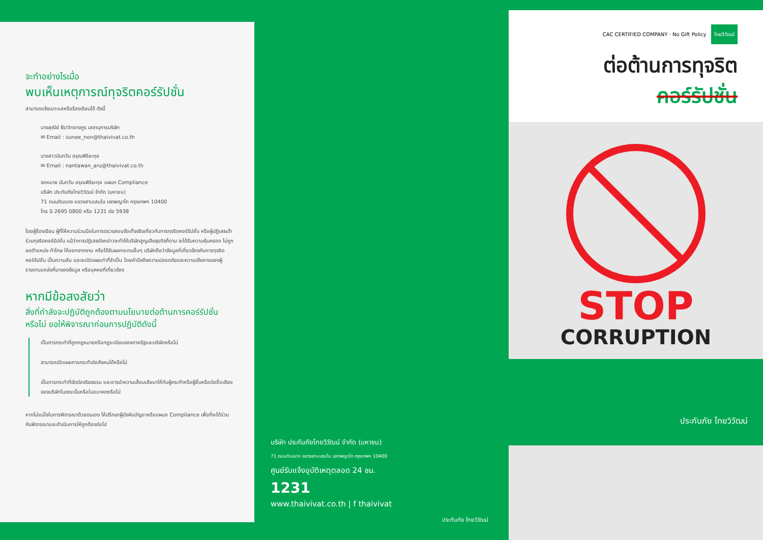จะทำอย่างไรเมื่อ
พบเห็นเหตุการณ์ทุจริตคอร์รัปชั่น
สามารถแจ้งเบาะแสหรือร้องเรียนได้ ดังนี้
นางสุณีย์ ธีราวิทยางกูร เลขานุการบริษัท
✉ Email : sunee_non@thaivivat.co.th
นางสาวนันทวัน อรุณพิริยะกุล
✉ Email : nantawan_aru@thaivivat.co.th
จดหมาย นันทวัน อรุณพิริยะกุล แผนก Compliance
บริษัท ประกันภัยไทยวิวัฒน์ จำกัด (มหาชน)
71 ถนนดินแดง แขวงสามเสนใน เขตพญาไท กรุงเทพฯ 10400
โทร 0 2695 0800 หรือ 1231 ต่อ 5938
โดยผู้ร้องเรียน ผู้ที่ให้ความร่วมมือในการตรวจสอบข้อเท็จจริงเกี่ยวกับการทุจริตคอร์รัปชั่น หรือผู้ปฏิเสธเข้าร่วมทุจริตคอร์รัปชั่น แม้ว่าการปฏิเสธดังกล่าวจะทำให้บริษัทสูญเสียธุรกิจก็ตาม จะได้รับความคุ้มครอง ไม่ถูกลดตำแหน่ง ทำโทษ ให้ออกจากงาน หรือได้รับผลกระทบอื่นๆ บริษัทถือว่าข้อมูลที่เกี่ยวข้องกับการทุจริตคอร์รัปชั่น เป็นความลับ และจะเปิดเผยเท่าที่จำเป็น โดยคำนึงถึงความปลอดภัยและความเสียหายของผู้รายงานแหล่งที่มาของข้อมูล หรือบุคคลที่เกี่ยวข้อง
หากมีข้อสงสัยว่า
สิ่งที่กำลังจะปฏิบัติถูกต้องตามนโยบายต่อต้านการคอร์รัปชั่น หรือไม่ ขอให้พิจารณาก่อนการปฏิบัติดังนี้
เป็นการกระทำที่ถูกกฎหมายหรือกฎระเบียบของภาครัฐและบริษัทหรือไม่
สามารถเปิดเผยการกระทำต่อสังคมได้หรือไม่
เป็นการกระทำที่ขัดต่อจริยธรรม และอาจนำความเสื่อมเสียมาให้กับผู้กระทำหรือผู้อื่นหรือต่อชื่อเสียงของบริษัทในขณะนั้นหรือในอนาคตหรือไม่
หากไม่แน่ใจในการพิจารณาด้วยตนเอง ให้ปรึกษาผู้บังคับบัญชาหรือแผนก Compliance เพื่อที่จะได้ร่วมกันพิจารณาและดำเนินการให้ถูกต้องต่อไป
บริษัท ประกันภัยไทยวิวัฒน์ จำกัด (มหาชน)
71 ถนนดินแดง แขวงสามเสนใน เขตพญาไท กรุงเทพฯ 10400
ศูนย์รับแจ้งอุบัติเหตุตลอด 24 ชม.
1231
www.thaivivat.co.th | f thaivivat
ประกันภัย ไทยวิวัฒน์
CAC CERTIFIED COMPANY · No Gift Policy ไทยวิวัฒน์
ต่อต้านการทุจริต
คอร์รัปชั่น
STOP
CORRUPTION
ประกันภัย ไทยวิวัฒน์